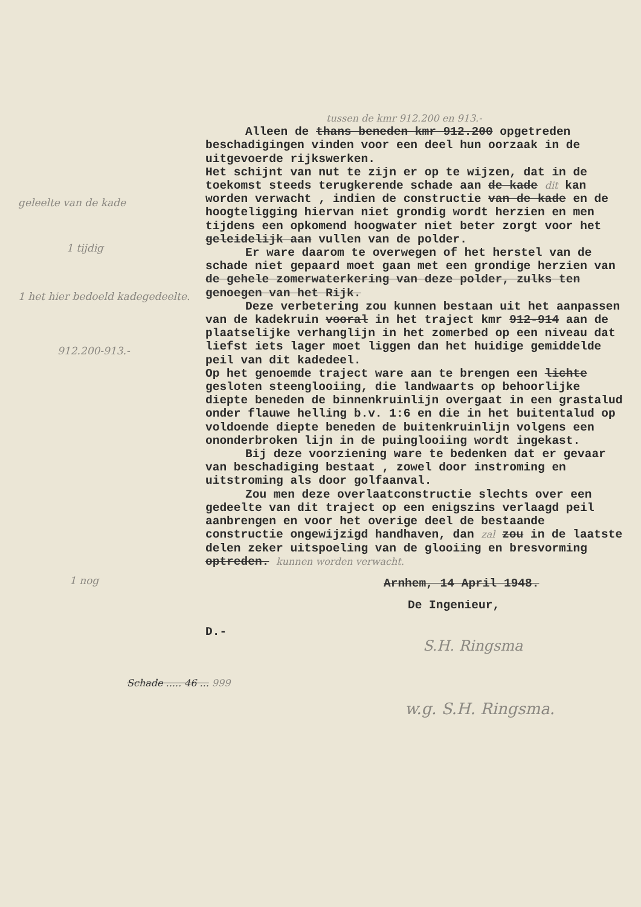geleelte van de kade
1 tijdig
1 het hier bedoeld kadegedeelte.
912.200-913.-
1 nog
tussen de kmr 912.200 en 913.-
Alleen de thans beneden kmr 912.200 opgetreden beschadigingen vinden voor een deel hun oorzaak in de uitgevoerde rijkswerken.
Het schijnt van nut te zijn er op te wijzen, dat in de toekomst steeds terugkerende schade aan de kade dit kan worden verwacht , indien de constructie van de kade en de hoogteligging hiervan niet grondig wordt herzien en men tijdens een opkomend hoogwater niet beter zorgt voor het geleidelijk aan vullen van de polder.
Er ware daarom te overwegen of het herstel van de schade niet gepaard moet gaan met een grondige herzien van de gehele zomerwaterkering van deze polder, zulks ten genoegen van het Rijk.
Deze verbetering zou kunnen bestaan uit het aanpassen van de kadekruin vooral in het traject kmr 912-914 aan de plaatselijke verhanglijn in het zomerbed op een niveau dat liefst iets lager moet liggen dan het huidige gemiddelde peil van dit kadedeel.
Op het genoemde traject ware aan te brengen een lichte gesloten steenglooiing, die landwaarts op behoorlijke diepte beneden de binnenkruinlijn overgaat in een grastalud onder flauwe helling b.v. 1:6 en die in het buitentalud op voldoende diepte beneden de buitenkruinlijn volgens een ononderbroken lijn in de puinglooiing wordt ingekast.
Bij deze voorziening ware te bedenken dat er gevaar van beschadiging bestaat , zowel door instroming en uitstroming als door golfaanval.
Zou men deze overlaatconstructie slechts over een gedeelte van dit traject op een enigszins verlaagd peil aanbrengen en voor het overige deel de bestaande constructie ongewijzigd handhaven, dan zal zou in de laatste delen zeker uitspoeling van de glooiing en bresvorming optreden. kunnen worden verwacht.
Arnhem, 14 April 1948.
De Ingenieur,
D.-
S.H. Ringsma
Schade ..... 46 ... 999
w.g. S.H. Ringsma.